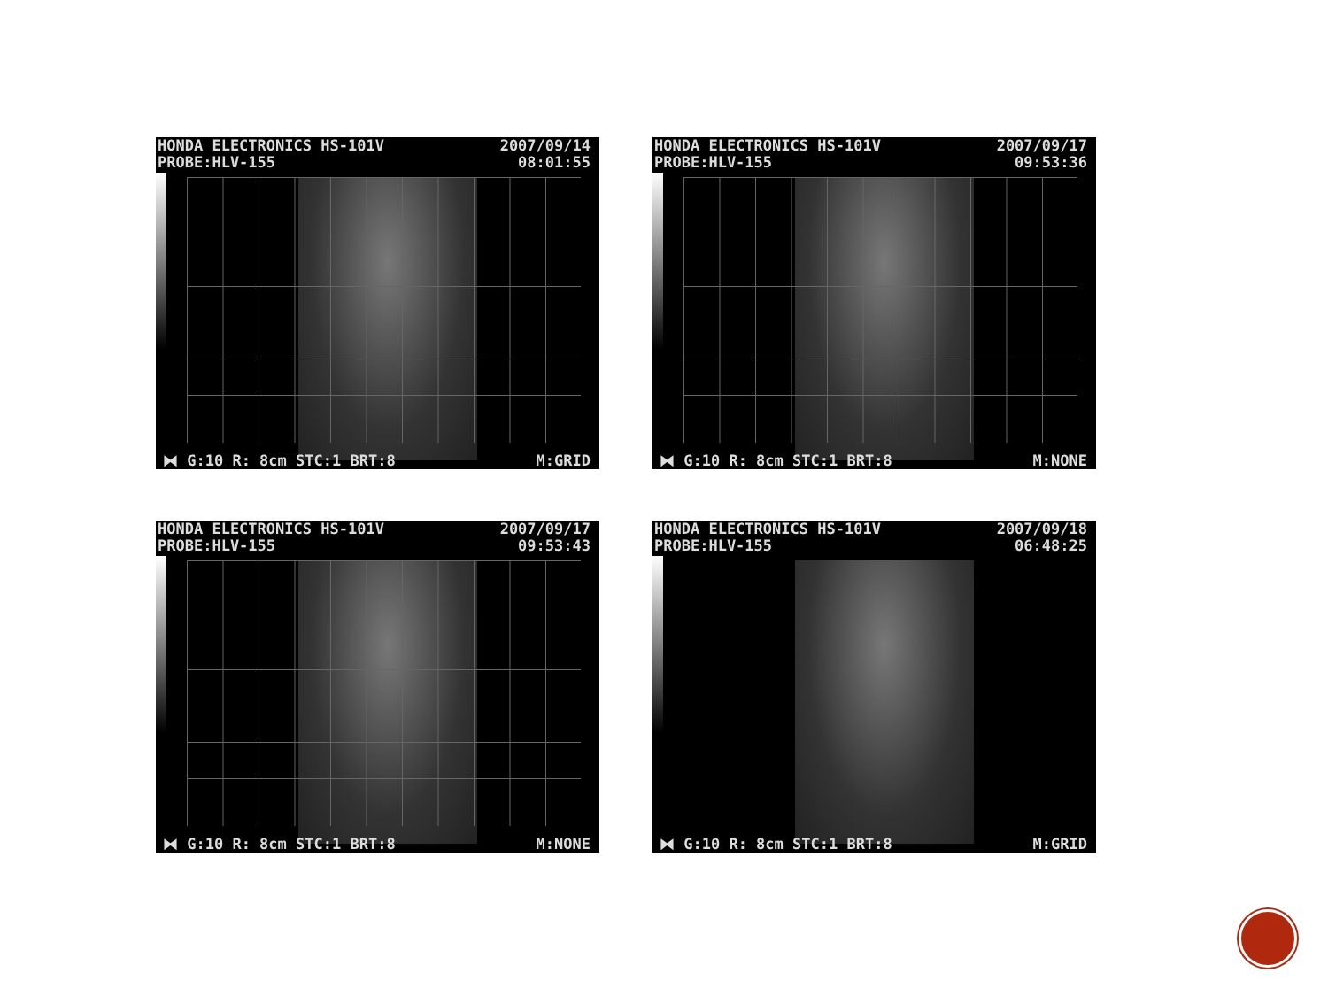HONDA ELECTRONICS HS-101V
PROBE:HLV-155
2007/09/14
08:01:55
⧓ G:10 R: 8cm STC:1 BRT:8 M:GRID
HONDA ELECTRONICS HS-101V
PROBE:HLV-155
2007/09/17
09:53:36
⧓ G:10 R: 8cm STC:1 BRT:8 M:NONE
HONDA ELECTRONICS HS-101V
PROBE:HLV-155
2007/09/17
09:53:43
⧓ G:10 R: 8cm STC:1 BRT:8 M:NONE
HONDA ELECTRONICS HS-101V
PROBE:HLV-155
2007/09/18
06:48:25
⧓ G:10 R: 8cm STC:1 BRT:8 M:GRID